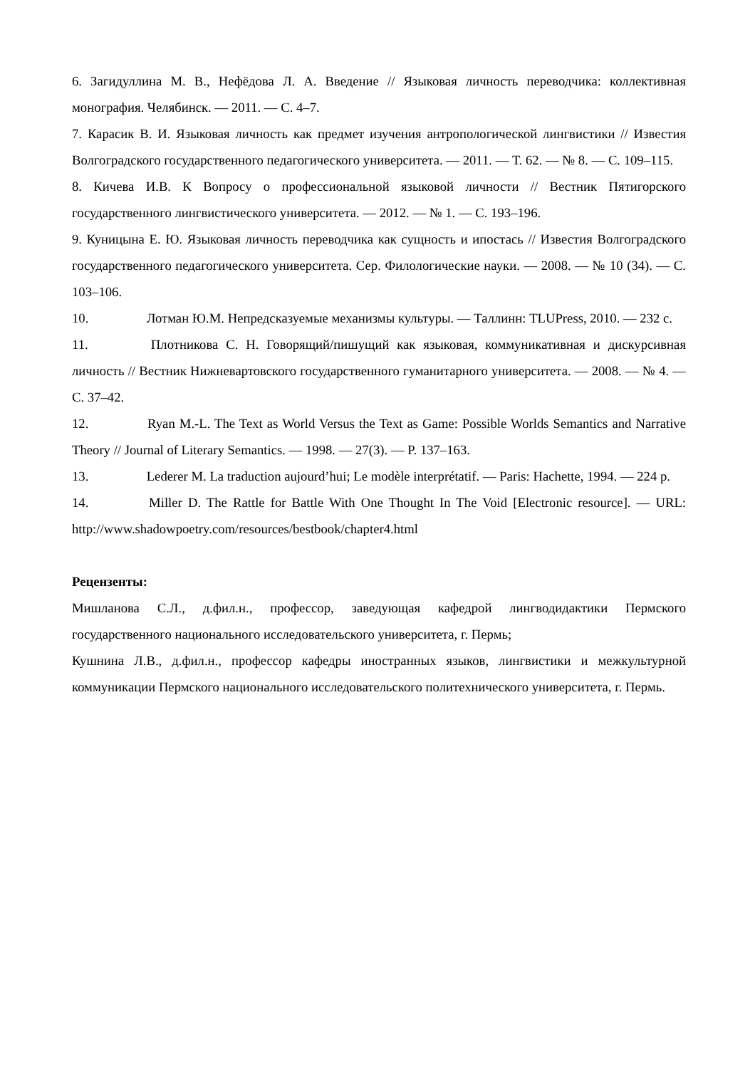6. Загидуллина М. В., Нефёдова Л. А. Введение // Языковая личность переводчика: коллективная монография. Челябинск. — 2011. — С. 4–7.
7. Карасик В. И. Языковая личность как предмет изучения антропологической лингвистики // Известия Волгоградского государственного педагогического университета. — 2011. — Т. 62. — № 8. — С. 109–115.
8. Кичева И.В. К Вопросу о профессиональной языковой личности // Вестник Пятигорского государственного лингвистического университета. — 2012. — № 1. — С. 193–196.
9. Куницына Е. Ю. Языковая личность переводчика как сущность и ипостась // Известия Волгоградского государственного педагогического университета. Сер. Филологические науки. — 2008. — № 10 (34). — С. 103–106.
10. Лотман Ю.М. Непредсказуемые механизмы культуры. — Таллинн: TLUPress, 2010. — 232 с.
11. Плотникова С. Н. Говорящий/пишущий как языковая, коммуникативная и дискурсивная личность // Вестник Нижневартовского государственного гуманитарного университета. — 2008. — № 4. — С. 37–42.
12. Ryan M.-L. The Text as World Versus the Text as Game: Possible Worlds Semantics and Narrative Theory // Journal of Literary Semantics. — 1998. — 27(3). — P. 137–163.
13. Lederer M. La traduction aujourd’hui; Le modèle interprétatif. — Paris: Hachette, 1994. — 224 p.
14. Miller D. The Rattle for Battle With One Thought In The Void [Electronic resource]. — URL: http://www.shadowpoetry.com/resources/bestbook/chapter4.html
Рецензенты:
Мишланова С.Л., д.фил.н., профессор, заведующая кафедрой лингводидактики Пермского государственного национального исследовательского университета, г. Пермь;
Кушнина Л.В., д.фил.н., профессор кафедры иностранных языков, лингвистики и межкультурной коммуникации Пермского национального исследовательского политехнического университета, г. Пермь.